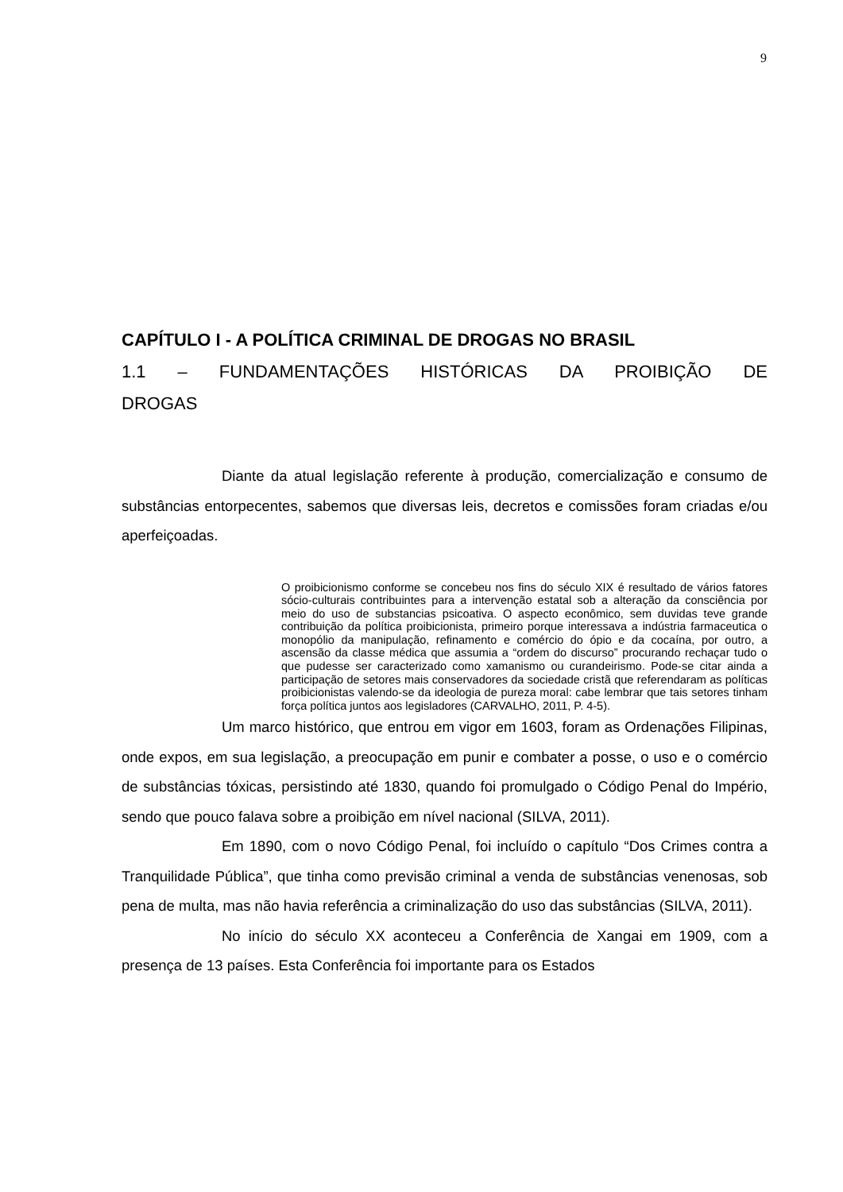9
CAPÍTULO I - A POLÍTICA CRIMINAL DE DROGAS NO BRASIL
1.1 – FUNDAMENTAÇÕES HISTÓRICAS DA PROIBIÇÃO DE
DROGAS
Diante da atual legislação referente à produção, comercialização e consumo de substâncias entorpecentes, sabemos que diversas leis, decretos e comissões foram criadas e/ou aperfeiçoadas.
O proibicionismo conforme se concebeu nos fins do século XIX é resultado de vários fatores sócio-culturais contribuintes para a intervenção estatal sob a alteração da consciência por meio do uso de substancias psicoativa. O aspecto econômico, sem duvidas teve grande contribuição da política proibicionista, primeiro porque interessava a indústria farmaceutica o monopólio da manipulação, refinamento e comércio do ópio e da cocaína, por outro, a ascensão da classe médica que assumia a “ordem do discurso” procurando rechaçar tudo o que pudesse ser caracterizado como xamanismo ou curandeirismo. Pode-se citar ainda a participação de setores mais conservadores da sociedade cristã que referendaram as políticas proibicionistas valendo-se da ideologia de pureza moral: cabe lembrar que tais setores tinham força política juntos aos legisladores (CARVALHO, 2011, P. 4-5).
Um marco histórico, que entrou em vigor em 1603, foram as Ordenações Filipinas, onde expos, em sua legislação, a preocupação em punir e combater a posse, o uso e o comércio de substâncias tóxicas, persistindo até 1830, quando foi promulgado o Código Penal do Império, sendo que pouco falava sobre a proibição em nível nacional (SILVA, 2011).
Em 1890, com o novo Código Penal, foi incluído o capítulo “Dos Crimes contra a Tranquilidade Pública”, que tinha como previsão criminal a venda de substâncias venenosas, sob pena de multa, mas não havia referência a criminalização do uso das substâncias (SILVA, 2011).
No início do século XX aconteceu a Conferência de Xangai em 1909, com a presença de 13 países. Esta Conferência foi importante para os Estados